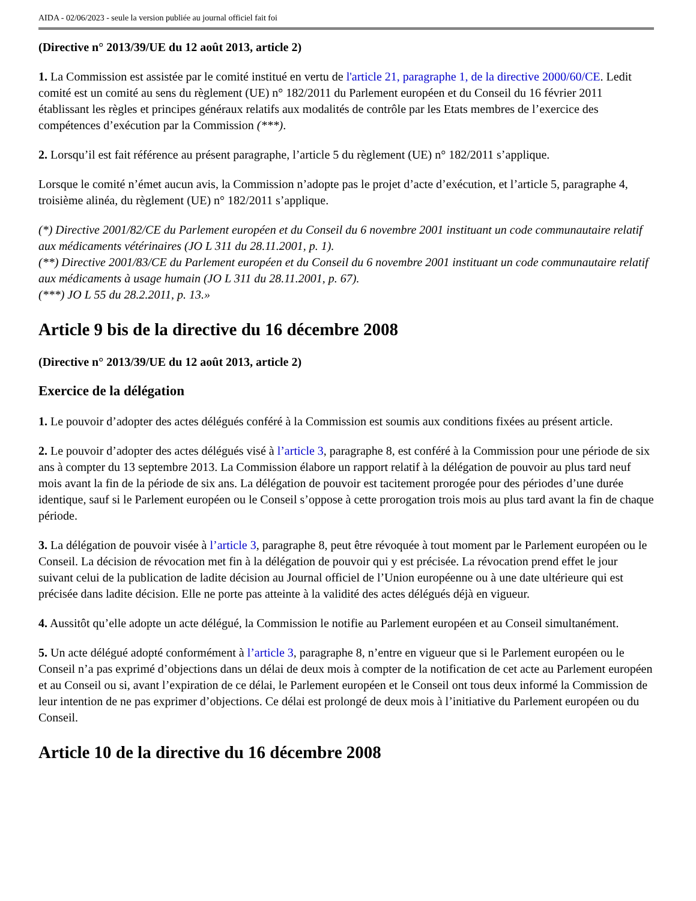AIDA - 02/06/2023 - seule la version publiée au journal officiel fait foi
(Directive n° 2013/39/UE du 12 août 2013, article 2)
1. La Commission est assistée par le comité institué en vertu de l'article 21, paragraphe 1, de la directive 2000/60/CE. Ledit comité est un comité au sens du règlement (UE) n° 182/2011 du Parlement européen et du Conseil du 16 février 2011 établissant les règles et principes généraux relatifs aux modalités de contrôle par les Etats membres de l’exercice des compétences d’exécution par la Commission (***).
2. Lorsqu’il est fait référence au présent paragraphe, l’article 5 du règlement (UE) n° 182/2011 s’applique.
Lorsque le comité n’émet aucun avis, la Commission n’adopte pas le projet d’acte d’exécution, et l’article 5, paragraphe 4, troisième alinéa, du règlement (UE) n° 182/2011 s’applique.
(*) Directive 2001/82/CE du Parlement européen et du Conseil du 6 novembre 2001 instituant un code communautaire relatif aux médicaments vétérinaires (JO L 311 du 28.11.2001, p. 1).
(**) Directive 2001/83/CE du Parlement européen et du Conseil du 6 novembre 2001 instituant un code communautaire relatif aux médicaments à usage humain (JO L 311 du 28.11.2001, p. 67).
(***) JO L 55 du 28.2.2011, p. 13.»
Article 9 bis de la directive du 16 décembre 2008
(Directive n° 2013/39/UE du 12 août 2013, article 2)
Exercice de la délégation
1. Le pouvoir d’adopter des actes délégués conféré à la Commission est soumis aux conditions fixées au présent article.
2. Le pouvoir d’adopter des actes délégués visé à l’article 3, paragraphe 8, est conféré à la Commission pour une période de six ans à compter du 13 septembre 2013. La Commission élabore un rapport relatif à la délégation de pouvoir au plus tard neuf mois avant la fin de la période de six ans. La délégation de pouvoir est tacitement prorogée pour des périodes d’une durée identique, sauf si le Parlement européen ou le Conseil s’oppose à cette prorogation trois mois au plus tard avant la fin de chaque période.
3. La délégation de pouvoir visée à l’article 3, paragraphe 8, peut être révoquée à tout moment par le Parlement européen ou le Conseil. La décision de révocation met fin à la délégation de pouvoir qui y est précisée. La révocation prend effet le jour suivant celui de la publication de ladite décision au Journal officiel de l’Union européenne ou à une date ultérieure qui est précisée dans ladite décision. Elle ne porte pas atteinte à la validité des actes délégués déjà en vigueur.
4. Aussitôt qu’elle adopte un acte délégué, la Commission le notifie au Parlement européen et au Conseil simultanément.
5. Un acte délégué adopté conformément à l’article 3, paragraphe 8, n’entre en vigueur que si le Parlement européen ou le Conseil n’a pas exprimé d’objections dans un délai de deux mois à compter de la notification de cet acte au Parlement européen et au Conseil ou si, avant l’expiration de ce délai, le Parlement européen et le Conseil ont tous deux informé la Commission de leur intention de ne pas exprimer d’objections. Ce délai est prolongé de deux mois à l’initiative du Parlement européen ou du Conseil.
Article 10 de la directive du 16 décembre 2008